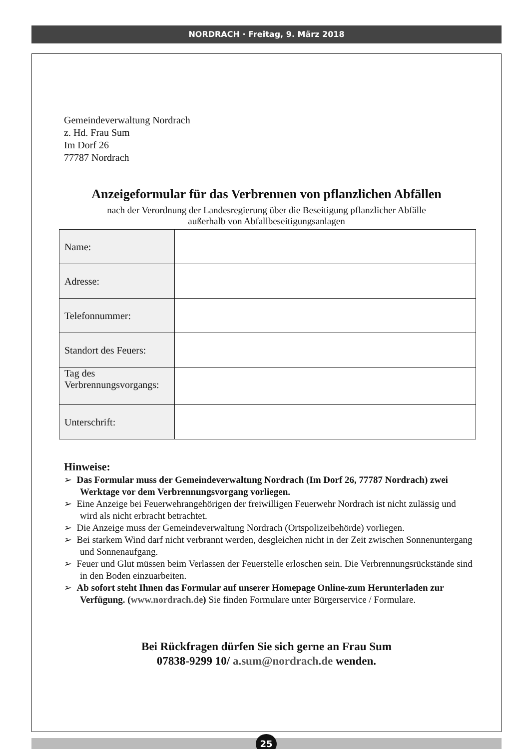NORDRACH · Freitag, 9. März 2018
Gemeindeverwaltung Nordrach
z. Hd. Frau Sum
Im Dorf 26
77787 Nordrach
Anzeigeformular für das Verbrennen von pflanzlichen Abfällen
nach der Verordnung der Landesregierung über die Beseitigung pflanzlicher Abfälle
außerhalb von Abfallbeseitigungsanlagen
| Name: | |
| Adresse: | |
| Telefonnummer: | |
| Standort des Feuers: | |
| Tag des Verbrennungsvorgangs: | |
| Unterschrift: | |
Hinweise:
➢ Das Formular muss der Gemeindeverwaltung Nordrach (Im Dorf 26, 77787 Nordrach) zwei Werktage vor dem Verbrennungsvorgang vorliegen.
➢ Eine Anzeige bei Feuerwehrangehörigen der freiwilligen Feuerwehr Nordrach ist nicht zulässig und wird als nicht erbracht betrachtet.
➢ Die Anzeige muss der Gemeindeverwaltung Nordrach (Ortspolizeibehörde) vorliegen.
➢ Bei starkem Wind darf nicht verbrannt werden, desgleichen nicht in der Zeit zwischen Sonnenuntergang und Sonnenaufgang.
➢ Feuer und Glut müssen beim Verlassen der Feuerstelle erloschen sein. Die Verbrennungsrückstände sind in den Boden einzuarbeiten.
➢ Ab sofort steht Ihnen das Formular auf unserer Homepage Online-zum Herunterladen zur Verfügung. (www.nordrach.de) Sie finden Formulare unter Bürgerservice / Formulare.
Bei Rückfragen dürfen Sie sich gerne an Frau Sum
07838-9299 10/ a.sum@nordrach.de wenden.
25